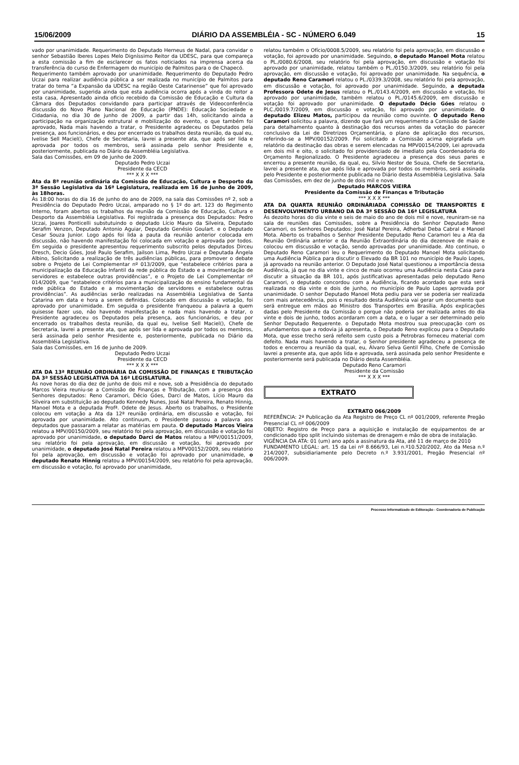15/06/2009 DIÁRIO DA ASSEMBLÉIA - SC - NÚMERO 6.049 15
vado por unanimidade. Requerimento do Deputado Herneus de Nadal, para convidar o senhor Sebastião Iberes Lopes Melo Digníssimo Reitor da UDESC, para que compareça a esta comissão a fim de esclarecer os fatos noticiados na imprensa acerca da transferência do curso de Enfermagem do município de Palmitos para o de Chapecó.
Requerimento também aprovado por unanimidade. Requerimento do Deputado Pedro Uczai para realizar audiência pública a ser realizada no município de Palmitos para tratar do tema “a Expansão da UDESC na região Oeste Catarinense” que foi aprovado por unanimidade, sugerida ainda que esta audiência ocorra após a vinda do reitor a esta casa, Apresentado ainda oficio recebido da Comissão de Educação e Cultura da Câmara dos Deputados convidando para participar através de Videoconferência discussão do Novo Plano Nacional de Educação (PNDE): Educação Sociedade e Cidadania, no dia 30 de junho de 2009, a partir das 14h, solicitando ainda a participação na organização estrutural e mobilização do evento, o que também foi aprovado, Nada mais havendo a tratar, o Presidente agradeceu os Deputados pela presença, aos funcionários, e deu por encerrado os trabalhos desta reunião, da qual eu, Ivelise Sell Maciel(), Chefe de Secretaria, lavrei a presente ata, que após ser lida e aprovada por todos os membros, será assinada pelo senhor Presidente e, posteriormente, publicada no Diário da Assembléia Legislativa.
Sala das Comissões, em 09 de junho de 2009.
Deputado Pedro Uczai
Presidente da CECD
*** X X X ***
Ata da 8ª reunião ordinária da Comissão de Educação, Cultura e Desporto da 3ª Sessão Legislativa da 16ª Legislatura, realizada em 16 de Junho de 2009, às 18horas.
Às 18:00 horas do dia 16 de junho do ano de 2009, na sala das Comissões nº 2, sob a Presidência do Deputado Pedro Uczai, amparado no § 1º do art. 123 do Regimento Interno, foram abertos os trabalhos da reunião da Comissão de Educação, Cultura e Desporto da Assembléia Legislativa. Foi registrada a presença dos Deputados: Pedro Uczai, Joares Ponticelli substutuindo o deputado Lício Mauro da Silveira, Deputado Serafim Venzon, Deputado Antonio Aguiar, Deputado Genésio Goulart. e o Deputado Cesar Souza Junior. Logo após foi lida a pauta da reunião anterior colocada em discussão, não havendo manifestação foi colocada em votação e aprovada por todos. Em seguida o presidente apresentou requerimento subscrito pelos deputados Dirceu Dresch, Decio Góes, José Paulo Serafim, Jailson Lima, Pedro Uczai e Deputada Ângela Albino, Solicitando a realização de três audiências públicas, para promover o debate sobre o Projeto de Lei Complementar nº 013/2009, que “estabelece critérios para a municipalização da Educação Infantil da rede pública do Estado e a movimentação de servidores e estabelece outras providências”, e o Projeto de Lei Complementar nº 014/2009, que “estabelece critérios para a municipalização do ensino fundamental da rede pública do Estado e a movimentação de servidores e estabelece outras providências”. As audiências serão realizadas na Assembléia Legislativa de Santa Catarina em data e hora a serem definidas. Colocado em discussão e votação, foi aprovado por unanimidade. Em seguida o presidente franqueou a palavra a quem quisesse fazer uso, não havendo manifestação e nada mais havendo a tratar, o Presidente agradeceu os Deputados pela presença, aos funcionários, e deu por encerrado os trabalhos desta reunião, da qual eu, Ivelise Sell Maciel(), Chefe de Secretaria, lavrei a presente ata, que após ser lida e aprovada por todos os membros, será assinada pelo senhor Presidente e, posteriormente, publicada no Diário da Assembléia Legislativa.
Sala das Comissões, em 16 de junho de 2009.
Deputado Pedro Uczai
Presidente da CECD
*** X X X ***
ATA DA 13ª REUNIÃO ORDINÁRIA DA COMISSÃO DE FINANÇAS E TRIBUTAÇÃO DA 3ª SESSÃO LEGISLATIVA DA 16ª LEGISLATURA.
Às nove horas do dia dez de junho de dois mil e nove, sob a Presidência do deputado Marcos Vieira reuniu-se a Comissão de Finanças e Tributação, com a presença dos Senhores deputados: Reno Caramori, Décio Góes, Darci de Matos, Lício Mauro da Silveira em substituição ao deputado Kennedy Nunes, José Natal Pereira, Renato Hinnig, Manoel Mota e a deputada Profª. Odete de Jesus. Aberto os trabalhos, o Presidente colocou em votação a Ata da 12ª reunião ordinária, em discussão e votação, foi aprovada por unanimidade. Ato continuum, o Presidente passou a palavra aos deputados que passaram a relatar as matérias em pauta. O deputado Marcos Vieira relatou a MPV/00150/2009, seu relatório foi pela aprovação, em discussão e votação foi aprovado por unanimidade, o deputado Darci de Matos relatou a MPV/00151/2009, seu relatório foi pela aprovação, em discussão e votação, foi aprovado por unanimidade, o deputado José Natal Pereira relatou a MPV00152/2009, seu relatório foi pela aprovação, em discussão e votação foi aprovado por unanimidade, o deputado Renato Hinnig relatou a MPV/00154/2009, seu relatório foi pela aprovação, em discussão e votação, foi aprovado por unanimidade,
relatou também o Ofício/0008.5/2009, seu relatório foi pela aprovação, em discussão e votação, foi aprovado por unanimidade. Seguindo, o deputado Manoel Mota relatou o PL./0080.6/2008, seu relatório foi pela aprovação, em discussão e votação foi aprovado por unanimidade, relatou também o PL./0150.3/2009, seu relatório foi pela aprovação, em discussão e votação, foi aprovado por unanimidade. Na sequência, o deputado Reno Caramori relatou o PL./0339.3/2008, seu relatório foi pela aprovação, em discussão e votação, foi aprovado por unanimidade. Seguindo, a deputada Professora Odete de Jesus relatou o PL./0143.4/2009, em discussão e votação, foi aprovado por unanimidade, também relatou o PL./0145.6/2009, em discussão e votação foi aprovado por unanimidade. O deputado Décio Góes relatou o PLC./0019.7/2009, em discussão e votação, foi aprovado por unanimidade. O deputado Elizeu Matos, participou da reunião como ouvinte. O deputado Reno Caramori solicitou a palavra, dizendo que fará um requerimento a Comissão de Saúde para detalhamento quanto à destinação dos recursos antes da votação do parecer conclusivo da Lei de Diretrizes Orçamentária, o plano de aplicação dos recursos, referindo-se a MPV/00152/2009. Foi solicitado a Comissão acima epigrafada um relatório da destinação das obras e serem elencadas na MPV00154/2009, Lei aprovada em dois mil e oito, o solicitado foi providenciado de imediato pela Coordenadoria do Orçamento Regionalizado. O Presidente agradeceu a presença dos seus pares e encerrou a presente reunião, da qual, eu, Silvio Nestor de Souza, Chefe de Secretaria, lavrei a presente ata, que após lida e aprovada por todos os membros, será assinada pelo Presidente e posteriormente publicada no Diário desta Assembléia Legislativa. Sala das Comissões, em dez de junho de dois mil e nove.
Deputado MARCOS VIEIRA
Presidente da Comissão de Finanças e Tributação
*** X X X ***
ATA DA QUARTA REUNIÃO ORDINÁRIADA COMISSÃO DE TRANSPORTES E DESENVOLVIMENTO URBANO DA DA 3ª SESSÃO DA 16ª LEGISLATURA
Às dezoito horas do dia vinte e seis de maio do ano de dois mil e nove, reuniram-se na sala de reuniões das Comissões, sobre a Presidência do Senhor Deputado Reno Caramori, os Senhores Deputados: José Natal Pereira, Adherbal Deba Cabral e Manoel Mota. Aberto os trabalhos o Senhor Presidente Deputado Reno Caramori leu a Ata da Reunião Ordinária anterior e da Reunião Extraordinária do dia dezenove de maio e colocou em discussão e votação, sendo aprovadas por unanimidade. Ato continuo, o Deputado Reno Caramori leu o Requerimento do Deputado Manoel Mota solicitando uma Audiência Pública para discutir o Elevado da BR 101 no município de Paulo Lopes, já aprovado na reunião anterior. O Deputado José Natal questionou a importância dessa Audiência, já que no dia vinte e cinco de maio ocorreu uma Audiência nesta Casa para discutir a situação da BR 101, após justificativas apresentadas pelo deputado Reno Caramori, o deputado concordou com a Audiência, ficando acordado que esta será realizada no dia vinte e dois de junho, no município de Paulo Lopes aprovada por unanimidade. O senhor Deputado Manoel Mota pediu para ver se poderia ser realizada com mais antecedência, pois o resultado desta Audiência vai gerar um documento que será entregue em mãos ao Ministro dos Transportes em Brasília. Após explicações dadas pelo Presidente da Comissão o porque não poderia ser realizada antes do dia vinte e dois de junho, todos acordaram com a data, e o lugar a ser determinado pelo Senhor Deputado Requerente. o Deputado Mota mostrou sua preocupação com os afundamentos que a rodovia já apresenta, o Deputado Reno explicou para o Deputado Mota, que esse trecho será refeito sem custo pois a Petrobras forneceu material com defeito. Nada mais havendo a tratar, o Senhor presidente agradeceu a presença de todos e encerrou a reunião da qual, eu, Álvaro Selva Gentil Filho, Chefe de Comissão lavrei a presente ata, que após lida e aprovada, será assinada pelo senhor Presidente e posteriormente será publicada no Diário desta Assembléia.
Deputado Reno Caramori
Presidente da Comissão
*** X X X ***
EXTRATO
EXTRATO 066/2009
REFERÊNCIA: 2ª Publicação da Ata Registro de Preço CL nº 001/2009, referente Pregão Presencial CL nº 006/2009
OBJETO: Registro de Preço para a aquisição e instalação de equipamentos de ar condicionado tipo split incluindo sistemas de drenagem e mão de obra de instalação.
VIGÊNCIA DA ATA: 01 (um) ano após a assinatura da Ata, até 11 de março de 2010
FUNDAMENTO LEGAL: art. 15 da Lei nº 8.666/93, Lei n.º10.520/2002, Ato da Mesa n.º 214/2007, subsidiariamente pelo Decreto n.º 3.931/2001, Pregão Presencial nº 006/2009.
Processo Informatizado de Editoração - Coordenadoria de Publicação